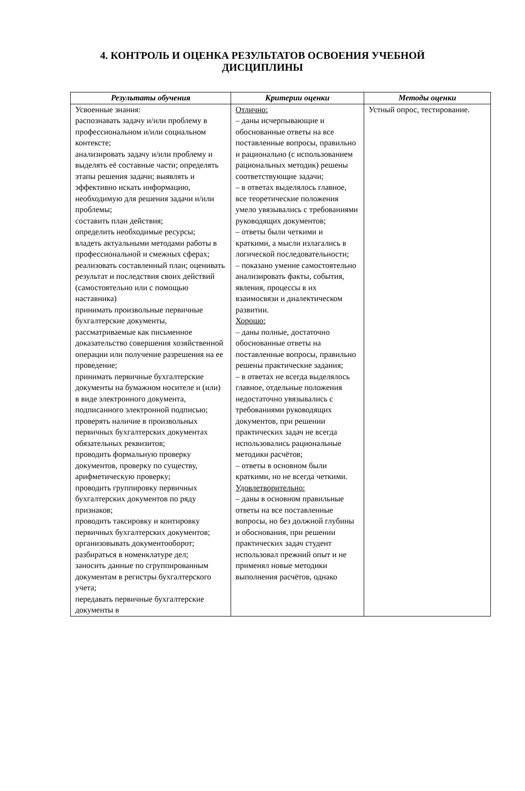4. КОНТРОЛЬ И ОЦЕНКА РЕЗУЛЬТАТОВ ОСВОЕНИЯ УЧЕБНОЙ ДИСЦИПЛИНЫ
| Результаты обучения | Критерии оценки | Методы оценки |
| --- | --- | --- |
| Усвоенные знания: распознавать задачу и/или проблему в профессиональном и/или социальном контексте; анализировать задачу и/или проблему и выделять её составные части; определять этапы решения задачи; выявлять и эффективно искать информацию, необходимую для решения задачи и/или проблемы; составить план действия; определить необходимые ресурсы; владеть актуальными методами работы в профессиональной и смежных сферах; реализовать составленный план; оценивать результат и последствия своих действий (самостоятельно или с помощью наставника) принимать произвольные первичные бухгалтерские документы, рассматриваемые как письменное доказательство совершения хозяйственной операции или получение разрешения на ее проведение; принимать первичные бухгалтерские документы на бумажном носителе и (или) в виде электронного документа, подписанного электронной подписью; проверять наличие в произвольных первичных бухгалтерских документах обязательных реквизитов; проводить формальную проверку документов, проверку по существу, арифметическую проверку; проводить группировку первичных бухгалтерских документов по ряду признаков; проводить таксировку и контировку первичных бухгалтерских документов; организовывать документооборот; разбираться в номенклатуре дел; заносить данные по сгруппированным документам в регистры бухгалтерского учета; передавать первичные бухгалтерские документы в | Отлично: – даны исчерпывающие и обоснованные ответы на все поставленные вопросы, правильно и рационально (с использованием рациональных методик) решены соответствующие задачи; – в ответах выделялось главное, все теоретические положения умело увязывались с требованиями руководящих документов; – ответы были четкими и краткими, а мысли излагались в логической последовательности; – показано умение самостоятельно анализировать факты, события, явления, процессы в их взаимосвязи и диалектическом развитии. Хорошо: – даны полные, достаточно обоснованные ответы на поставленные вопросы, правильно решены практические задания; – в ответах не всегда выделялось главное, отдельные положения недостаточно увязывались с требованиями руководящих документов, при решении практических задач не всегда использовались рациональные методики расчётов; – ответы в основном были краткими, но не всегда четкими. Удовлетворительно: – даны в основном правильные ответы на все поставленные вопросы, но без должной глубины и обоснования, при решении практических задач студент использовал прежний опыт и не применял новые методики выполнения расчётов, однако | Устный опрос, тестирование. |